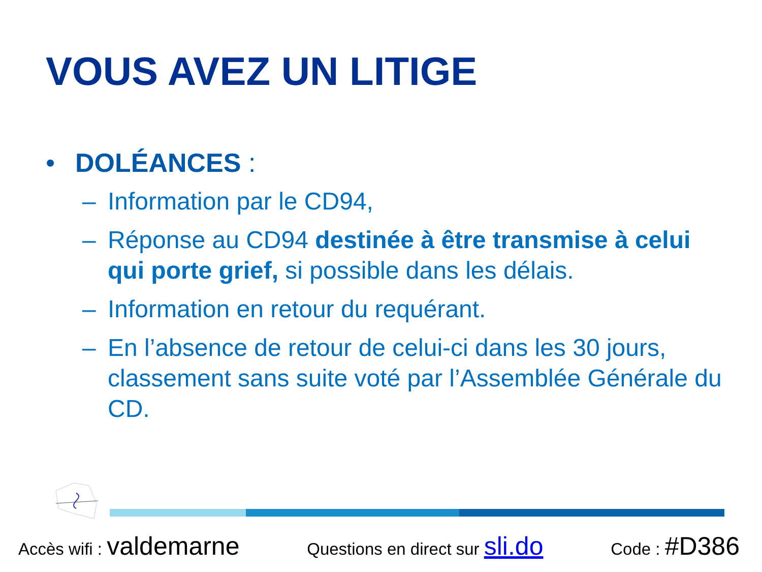VOUS AVEZ UN LITIGE
• DOLÉANCES :
– Information par le CD94,
– Réponse au CD94 destinée à être transmise à celui qui porte grief, si possible dans les délais.
– Information en retour du requérant.
– En l’absence de retour de celui-ci dans les 30 jours, classement sans suite voté par l’Assemblée Générale du CD.
Accès wifi : valdemarne Questions en direct sur sli.do Code : #D386